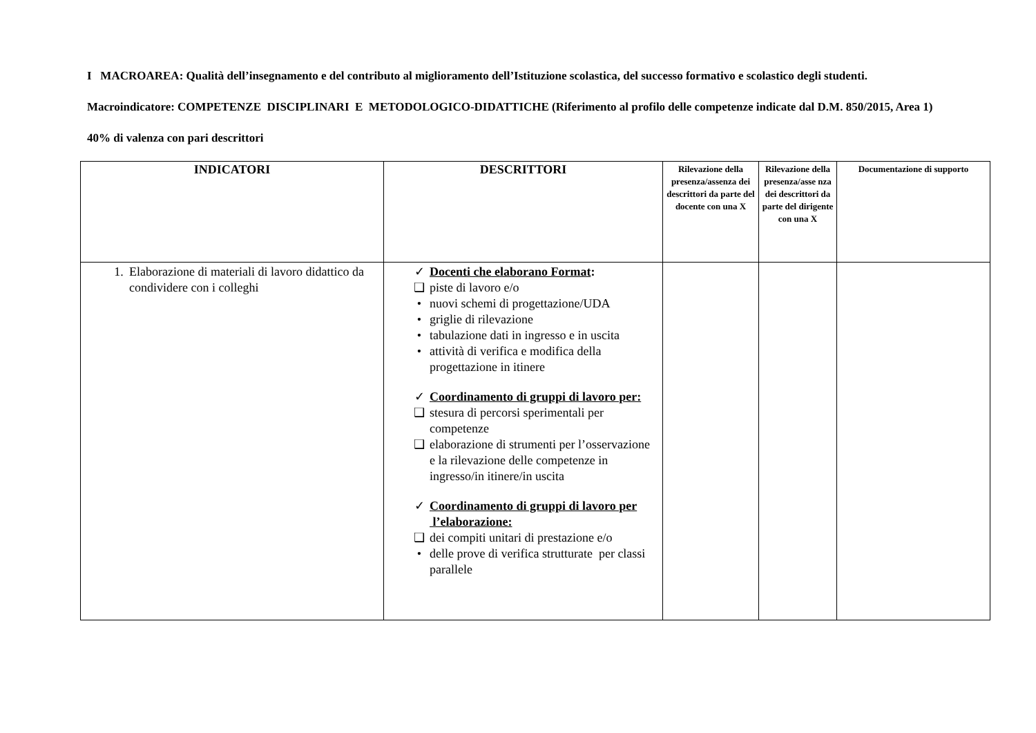I MACROAREA: Qualità dell’insegnamento e del contributo al miglioramento dell’Istituzione scolastica, del successo formativo e scolastico degli studenti.
Macroindicatore: COMPETENZE DISCIPLINARI E METODOLOGICO-DIDATTICHE (Riferimento al profilo delle competenze indicate dal D.M. 850/2015, Area 1)
40% di valenza con pari descrittori
| INDICATORI | DESCRITTORI | Rilevazione della presenza/assenza dei descrittori da parte del docente con una X | Rilevazione della presenza/asse nza dei descrittori da parte del dirigente con una X | Documentazione di supporto |
| --- | --- | --- | --- | --- |
| 1. Elaborazione di materiali di lavoro didattico da condividere con i colleghi | ✓ Docenti che elaborano Format : ❑ piste di lavoro e/o • nuovi schemi di progettazione/UDA • griglie di rilevazione • tabulazione dati in ingresso e in uscita • attività di verifica e modifica della progettazione in itinere ✓ Coordinamento di gruppi di lavoro per: ❑ stesura di percorsi sperimentali per competenze ❑ elaborazione di strumenti per l’osservazione e la rilevazione delle competenze in ingresso/in itinere/in uscita ✓ Coordinamento di gruppi di lavoro per l’elaborazione: ❑ dei compiti unitari di prestazione e/o • delle prove di verifica strutturate per classi parallele | | | |